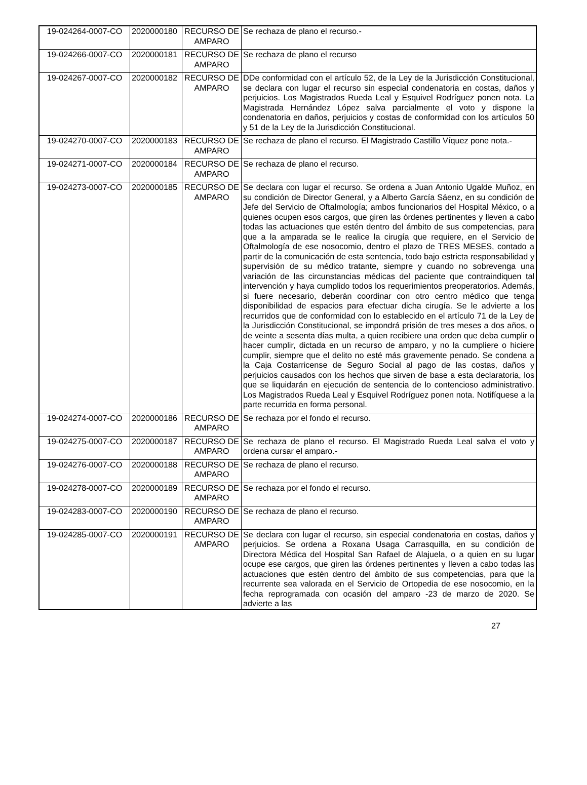| 19-024264-0007-CO | 2020000180 | RECURSO DE AMPARO | Se rechaza de plano el recurso.- |
| 19-024266-0007-CO | 2020000181 | RECURSO DE AMPARO | Se rechaza de plano el recurso |
| 19-024267-0007-CO | 2020000182 | RECURSO DE AMPARO | DDe conformidad con el artículo 52, de la Ley de la Jurisdicción Constitucional, se declara con lugar el recurso sin especial condenatoria en costas, daños y perjuicios. Los Magistrados Rueda Leal y Esquivel Rodríguez ponen nota. La Magistrada Hernández López salva parcialmente el voto y dispone la condenatoria en daños, perjuicios y costas de conformidad con los artículos 50 y 51 de la Ley de la Jurisdicción Constitucional. |
| 19-024270-0007-CO | 2020000183 | RECURSO DE AMPARO | Se rechaza de plano el recurso. El Magistrado Castillo Víquez pone nota.- |
| 19-024271-0007-CO | 2020000184 | RECURSO DE AMPARO | Se rechaza de plano el recurso. |
| 19-024273-0007-CO | 2020000185 | RECURSO DE AMPARO | Se declara con lugar el recurso. Se ordena a Juan Antonio Ugalde Muñoz, en su condición de Director General, y a Alberto García Sáenz, en su condición de Jefe del Servicio de Oftalmología; ambos funcionarios del Hospital México, o a quienes ocupen esos cargos, que giren las órdenes pertinentes y lleven a cabo todas las actuaciones que estén dentro del ámbito de sus competencias, para que a la amparada se le realice la cirugía que requiere, en el Servicio de Oftalmología de ese nosocomio, dentro el plazo de TRES MESES, contado a partir de la comunicación de esta sentencia, todo bajo estricta responsabilidad y supervisión de su médico tratante, siempre y cuando no sobrevenga una variación de las circunstancias médicas del paciente que contraindiquen tal intervención y haya cumplido todos los requerimientos preoperatorios. Además, si fuere necesario, deberán coordinar con otro centro médico que tenga disponibilidad de espacios para efectuar dicha cirugía. Se le advierte a los recurridos que de conformidad con lo establecido en el artículo 71 de la Ley de la Jurisdicción Constitucional, se impondrá prisión de tres meses a dos años, o de veinte a sesenta días multa, a quien recibiere una orden que deba cumplir o hacer cumplir, dictada en un recurso de amparo, y no la cumpliere o hiciere cumplir, siempre que el delito no esté más gravemente penado. Se condena a la Caja Costarricense de Seguro Social al pago de las costas, daños y perjuicios causados con los hechos que sirven de base a esta declaratoria, los que se liquidarán en ejecución de sentencia de lo contencioso administrativo. Los Magistrados Rueda Leal y Esquivel Rodríguez ponen nota. Notifíquese a la parte recurrida en forma personal. |
| 19-024274-0007-CO | 2020000186 | RECURSO DE AMPARO | Se rechaza por el fondo el recurso. |
| 19-024275-0007-CO | 2020000187 | RECURSO DE AMPARO | Se rechaza de plano el recurso. El Magistrado Rueda Leal salva el voto y ordena cursar el amparo.- |
| 19-024276-0007-CO | 2020000188 | RECURSO DE AMPARO | Se rechaza de plano el recurso. |
| 19-024278-0007-CO | 2020000189 | RECURSO DE AMPARO | Se rechaza por el fondo el recurso. |
| 19-024283-0007-CO | 2020000190 | RECURSO DE AMPARO | Se rechaza de plano el recurso. |
| 19-024285-0007-CO | 2020000191 | RECURSO DE AMPARO | Se declara con lugar el recurso, sin especial condenatoria en costas, daños y perjuicios. Se ordena a Roxana Usaga Carrasquilla, en su condición de Directora Médica del Hospital San Rafael de Alajuela, o a quien en su lugar ocupe ese cargos, que giren las órdenes pertinentes y lleven a cabo todas las actuaciones que estén dentro del ámbito de sus competencias, para que la recurrente sea valorada en el Servicio de Ortopedia de ese nosocomio, en la fecha reprogramada con ocasión del amparo -23 de marzo de 2020. Se advierte a las |
27